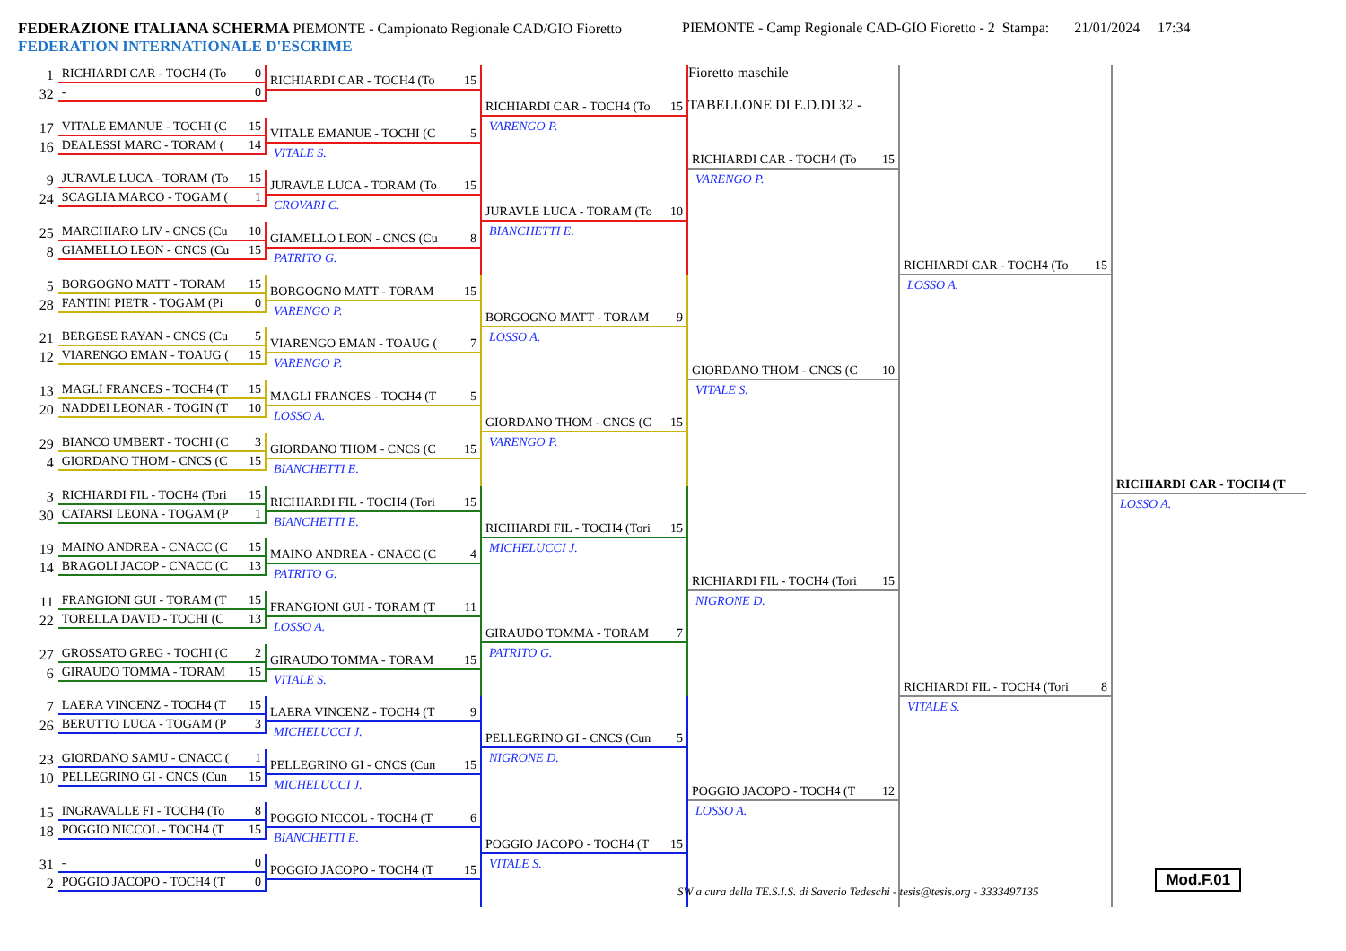FEDERAZIONE ITALIANA SCHERMA PIEMONTE - Campionato Regionale CAD/GIO Fioretto
FEDERATION INTERNATIONALE D'ESCRIME
PIEMONTE - Camp Regionale CAD-GIO Fioretto - 2 Stampa: 21/01/2024
17:34
1
32
RICHIARDI CAR - TOCH4 (To 0
- 0
17
16
VITALE EMANUE - TOCHI (C 15
DEALESSI MARC - TORAM (14
9
24
JURAVLE LUCA - TORAM (To 15
SCAGLIA MARCO - TOGAM (1
25
8
MARCHIARO LIV - CNCS (Cu 10
GIAMELLO LEON - CNCS (Cu 15
5
28
BORGOGNO MATT - TORAM 15
FANTINI PIETR - TOGAM (Pi 0
21
12
BERGESE RAYAN - CNCS (Cu 5
VIARENGO EMAN - TOAUG (15
13
20
MAGLI FRANCES - TOCH4 (T 15
NADDEI LEONAR - TOGIN (T 10
29
4
BIANCO UMBERT - TOCHI (C 3
GIORDANO THOM - CNCS (C 15
3
30
RICHIARDI FIL - TOCH4 (Tori 15
CATARSI LEONA - TOGAM (P 1
19
14
MAINO ANDREA - CNACC (C 15
BRAGOLI JACOP - CNACC (C 13
11
22
FRANGIONI GUI - TORAM (T 15
TORELLA DAVID - TOCHI (C 13
27
6
GROSSATO GREG - TOCHI (C 2
GIRAUDO TOMMA - TORAM 15
7
26
LAERA VINCENZ - TOCH4 (T 15
BERUTTO LUCA - TOGAM (P 3
23
10
GIORDANO SAMU - CNACC (1
PELLEGRINO GI - CNCS (Cun 15
15
18
INGRAVALLE FI - TOCH4 (To 8
POGGIO NICCOL - TOCH4 (T 15
31
2
- 0
POGGIO JACOPO - TOCH4 (T 0
RICHIARDI CAR - TOCH4 (To 15
VITALE EMANUE - TOCHI (C 5
VITALE S.
JURAVLE LUCA - TORAM (To 15
CROVARI C.
GIAMELLO LEON - CNCS (Cu 8
PATRITO G.
BORGOGNO MATT - TORAM 15
VARENGO P.
VIARENGO EMAN - TOAUG (7
VARENGO P.
MAGLI FRANCES - TOCH4 (T 5
LOSSO A.
GIORDANO THOM - CNCS (C 15
BIANCHETTI E.
RICHIARDI FIL - TOCH4 (Tori 15
BIANCHETTI E.
MAINO ANDREA - CNACC (C 4
PATRITO G.
FRANGIONI GUI - TORAM (T 11
LOSSO A.
GIRAUDO TOMMA - TORAM 15
VITALE S.
LAERA VINCENZ - TOCH4 (T 9
MICHELUCCI J.
PELLEGRINO GI - CNCS (Cun 15
MICHELUCCI J.
POGGIO NICCOL - TOCH4 (T 6
BIANCHETTI E.
POGGIO JACOPO - TOCH4 (T 15
RICHIARDI CAR - TOCH4 (To 15
VARENGO P.
JURAVLE LUCA - TORAM (To 10
BIANCHETTI E.
BORGOGNO MATT - TORAM 9
LOSSO A.
GIORDANO THOM - CNCS (C 15
VARENGO P.
RICHIARDI FIL - TOCH4 (Tori 15
MICHELUCCI J.
GIRAUDO TOMMA - TORAM 7
PATRITO G.
PELLEGRINO GI - CNCS (Cun 5
NIGRONE D.
POGGIO JACOPO - TOCH4 (T 15
VITALE S.
Fioretto maschile
TABELLONE DI E.D.DI 32 -
RICHIARDI CAR - TOCH4 (To 15
VARENGO P.
GIORDANO THOM - CNCS (C 10
VITALE S.
RICHIARDI FIL - TOCH4 (Tori 15
NIGRONE D.
POGGIO JACOPO - TOCH4 (T 12
LOSSO A.
RICHIARDI CAR - TOCH4 (To 15
LOSSO A.
RICHIARDI FIL - TOCH4 (Tori 8
VITALE S.
RICHIARDI CAR - TOCH4 (T
LOSSO A.
SW a cura della TE.S.I.S. di Saverio Tedeschi - tesis@tesis.org - 3333497135 Mod.F.01